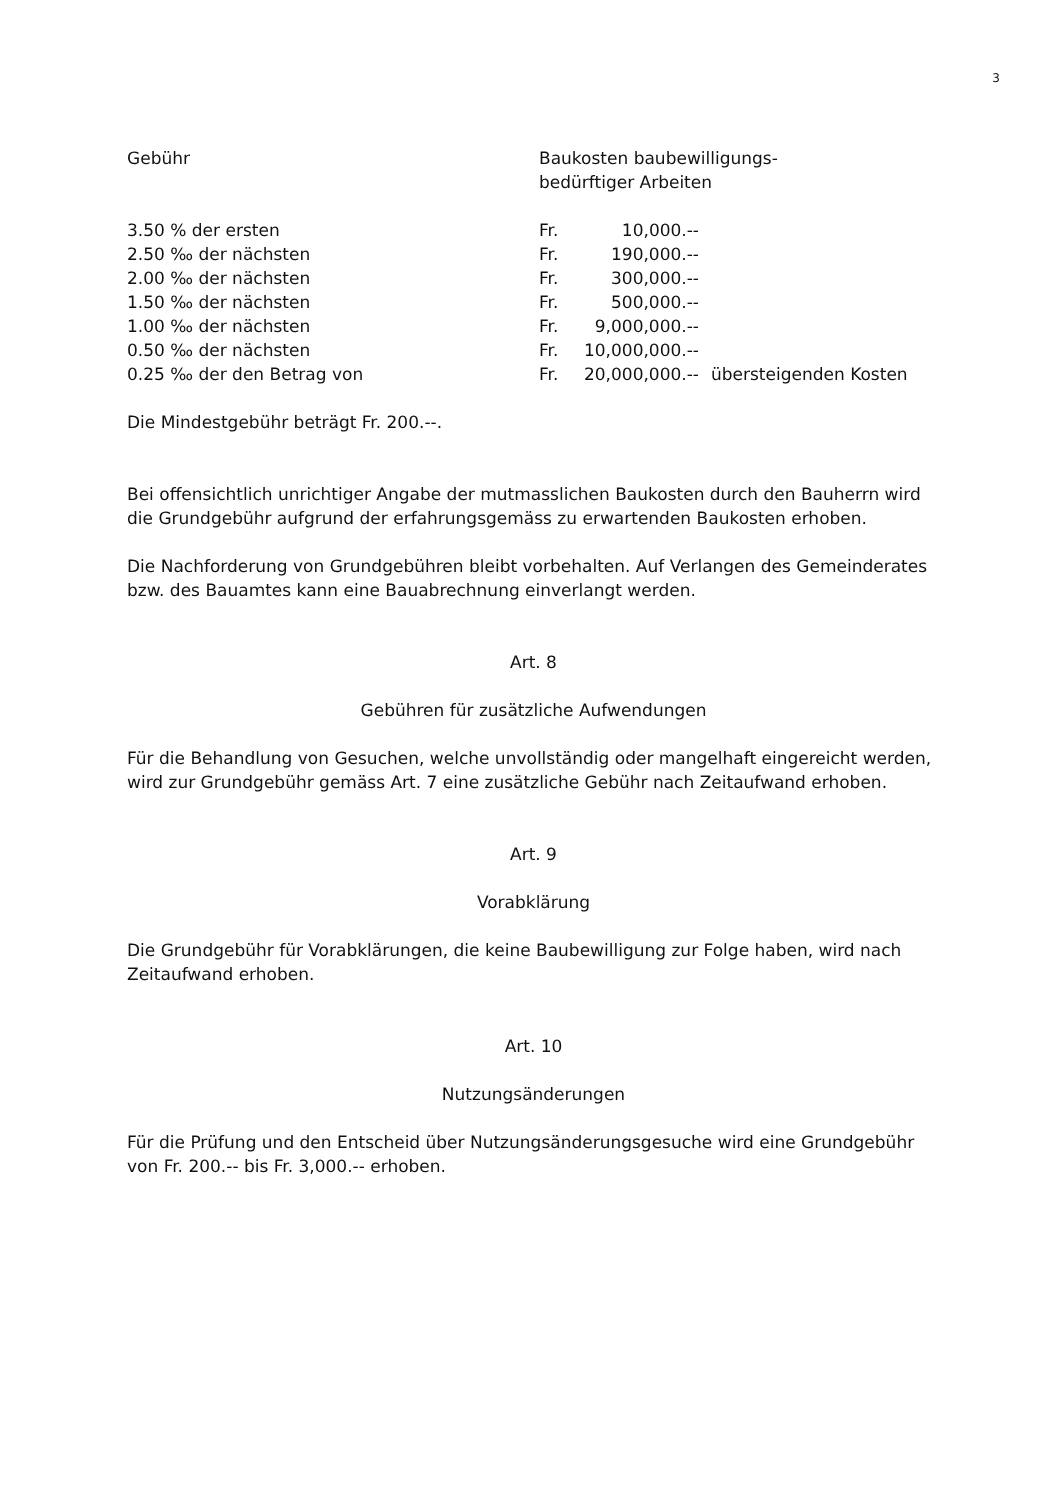3
| Gebühr | Baukosten baubewilligungs- bedürftiger Arbeiten | | |
| 3.50 % der ersten | Fr. | 10,000.-- | |
| 2.50 ‰ der nächsten | Fr. | 190,000.-- | |
| 2.00 ‰ der nächsten | Fr. | 300,000.-- | |
| 1.50 ‰ der nächsten | Fr. | 500,000.-- | |
| 1.00 ‰ der nächsten | Fr. | 9,000,000.-- | |
| 0.50 ‰ der nächsten | Fr. | 10,000,000.-- | |
| 0.25 ‰ der den Betrag von | Fr. | 20,000,000.-- | übersteigenden Kosten |
Die Mindestgebühr beträgt Fr. 200.--.
Bei offensichtlich unrichtiger Angabe der mutmasslichen Baukosten durch den Bauherrn wird die Grundgebühr aufgrund der erfahrungsgemäss zu erwartenden Baukosten erhoben.
Die Nachforderung von Grundgebühren bleibt vorbehalten. Auf Verlangen des Gemeinderates bzw. des Bauamtes kann eine Bauabrechnung einverlangt werden.
Art. 8
Gebühren für zusätzliche Aufwendungen
Für die Behandlung von Gesuchen, welche unvollständig oder mangelhaft eingereicht werden, wird zur Grundgebühr gemäss Art. 7 eine zusätzliche Gebühr nach Zeitaufwand erhoben.
Art. 9
Vorabklärung
Die Grundgebühr für Vorabklärungen, die keine Baubewilligung zur Folge haben, wird nach Zeitaufwand erhoben.
Art. 10
Nutzungsänderungen
Für die Prüfung und den Entscheid über Nutzungsänderungsgesuche wird eine Grundgebühr von Fr. 200.-- bis Fr. 3,000.-- erhoben.